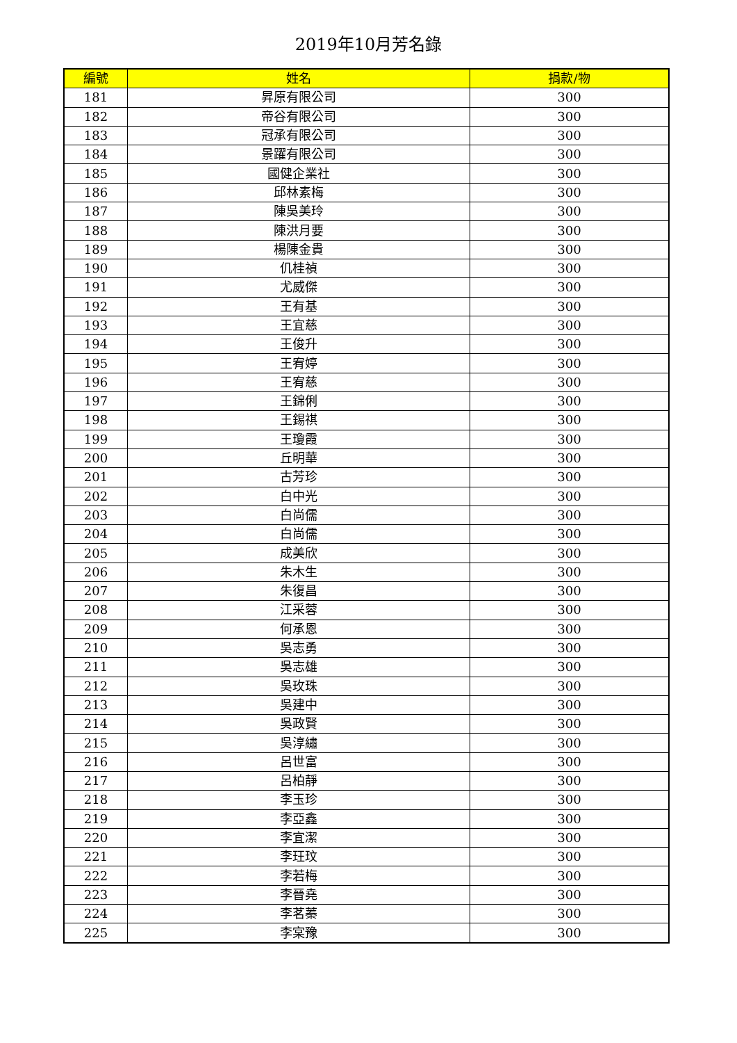2019年10月芳名錄
| 編號 | 姓名 | 捐款/物 |
| --- | --- | --- |
| 181 | 昇原有限公司 | 300 |
| 182 | 帝谷有限公司 | 300 |
| 183 | 冠承有限公司 | 300 |
| 184 | 景躍有限公司 | 300 |
| 185 | 國健企業社 | 300 |
| 186 | 邱林素梅 | 300 |
| 187 | 陳吳美玲 | 300 |
| 188 | 陳洪月要 | 300 |
| 189 | 楊陳金貴 | 300 |
| 190 | 仉桂禎 | 300 |
| 191 | 尤威傑 | 300 |
| 192 | 王有基 | 300 |
| 193 | 王宜慈 | 300 |
| 194 | 王俊升 | 300 |
| 195 | 王宥婷 | 300 |
| 196 | 王宥慈 | 300 |
| 197 | 王錦俐 | 300 |
| 198 | 王錫祺 | 300 |
| 199 | 王瓊霞 | 300 |
| 200 | 丘明華 | 300 |
| 201 | 古芳珍 | 300 |
| 202 | 白中光 | 300 |
| 203 | 白尚儒 | 300 |
| 204 | 白尚儒 | 300 |
| 205 | 成美欣 | 300 |
| 206 | 朱木生 | 300 |
| 207 | 朱復昌 | 300 |
| 208 | 江采蓉 | 300 |
| 209 | 何承恩 | 300 |
| 210 | 吳志勇 | 300 |
| 211 | 吳志雄 | 300 |
| 212 | 吳玫珠 | 300 |
| 213 | 吳建中 | 300 |
| 214 | 吳政賢 | 300 |
| 215 | 吳淳繡 | 300 |
| 216 | 呂世富 | 300 |
| 217 | 呂柏靜 | 300 |
| 218 | 李玉珍 | 300 |
| 219 | 李亞鑫 | 300 |
| 220 | 李宜潔 | 300 |
| 221 | 李玨玟 | 300 |
| 222 | 李若梅 | 300 |
| 223 | 李晉堯 | 300 |
| 224 | 李茗蓁 | 300 |
| 225 | 李宲豫 | 300 |